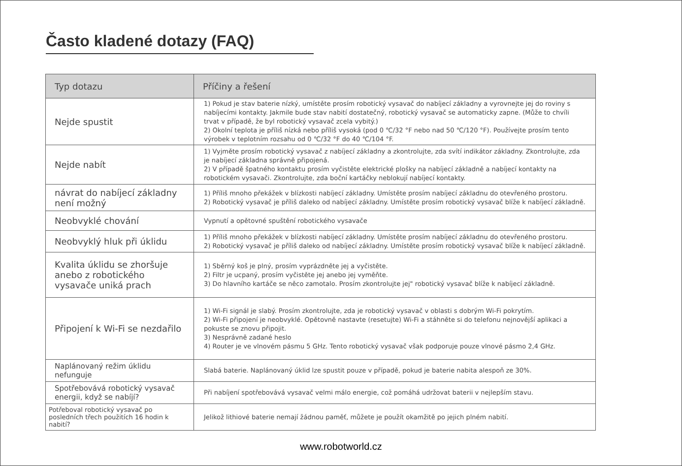Často kladené dotazy (FAQ)
| Typ dotazu | Příčiny a řešení |
| --- | --- |
| Nejde spustit | 1) Pokud je stav baterie nízký, umístěte prosím robotický vysavač do nabíjecí základny a vyrovnejte jej do roviny s nabíjecími kontakty. Jakmile bude stav nabití dostatečný, robotický vysavač se automaticky zapne. (Může to chvíli trvat v případě, že byl robotický vysavač zcela vybitý.) 2) Okolní teplota je příliš nízká nebo příliš vysoká (pod 0 ℃/32 °F nebo nad 50 ℃/120 °F). Používejte prosím tento výrobek v teplotním rozsahu od 0 ℃/32 °F do 40 ℃/104 °F. |
| Nejde nabít | 1) Vyjměte prosím robotický vysavač z nabíjecí základny a zkontrolujte, zda svítí indikátor základny. Zkontrolujte, zda je nabíjecí základna správně připojená. 2) V případě špatného kontaktu prosím vyčistěte elektrické plošky na nabíjecí základně a nabíjecí kontakty na robotickém vysavači. Zkontrolujte, zda boční kartáčky neblokují nabíjecí kontakty. |
| návrat do nabíjecí základny není možný | 1) Příliš mnoho překážek v blízkosti nabíjecí základny. Umístěte prosím nabíjecí základnu do otevřeného prostoru. 2) Robotický vysavač je příliš daleko od nabíjecí základny. Umístěte prosím robotický vysavač blíže k nabíjecí základně. |
| Neobvyklé chování | Vypnutí a opětovné spuštění robotického vysavače |
| Neobvyklý hluk při úklidu | 1) Příliš mnoho překážek v blízkosti nabíjecí základny. Umístěte prosím nabíjecí základnu do otevřeného prostoru. 2) Robotický vysavač je příliš daleko od nabíjecí základny. Umístěte prosím robotický vysavač blíže k nabíjecí základně. |
| Kvalita úklidu se zhoršuje anebo z robotického vysavače uniká prach | 1) Sběrný koš je plný, prosím vyprázdněte jej a vyčistěte. 2) Filtr je ucpaný, prosím vyčistěte jej anebo jej vyměňte. 3) Do hlavního kartáče se něco zamotalo. Prosím zkontrolujte jej" robotický vysavač blíže k nabíjecí základně. |
| Připojení k Wi-Fi se nezdařilo | 1) Wi-Fi signál je slabý. Prosím zkontrolujte, zda je robotický vysavač v oblasti s dobrým Wi-Fi pokrytím. 2) Wi-Fi připojení je neobvyklé. Opětovně nastavte (resetujte) Wi-Fi a stáhněte si do telefonu nejnovější aplikaci a pokuste se znovu připojit. 3) Nesprávně zadané heslo 4) Router je ve vlnovém pásmu 5 GHz. Tento robotický vysavač však podporuje pouze vlnové pásmo 2,4 GHz. |
| Naplánovaný režim úklidu nefunguje | Slabá baterie. Naplánovaný úklid lze spustit pouze v případě, pokud je baterie nabita alespoň ze 30%. |
| Spotřebovává robotický vysavač energii, když se nabíjí? | Při nabíjení spotřebovává vysavač velmi málo energie, což pomáhá udržovat baterii v nejlepším stavu. |
| Potřeboval robotický vysavač po posledních třech použitích 16 hodin k nabití? | Jelikož lithiové baterie nemají žádnou paměť, můžete je použít okamžitě po jejich plném nabití. |
www.robotworld.cz